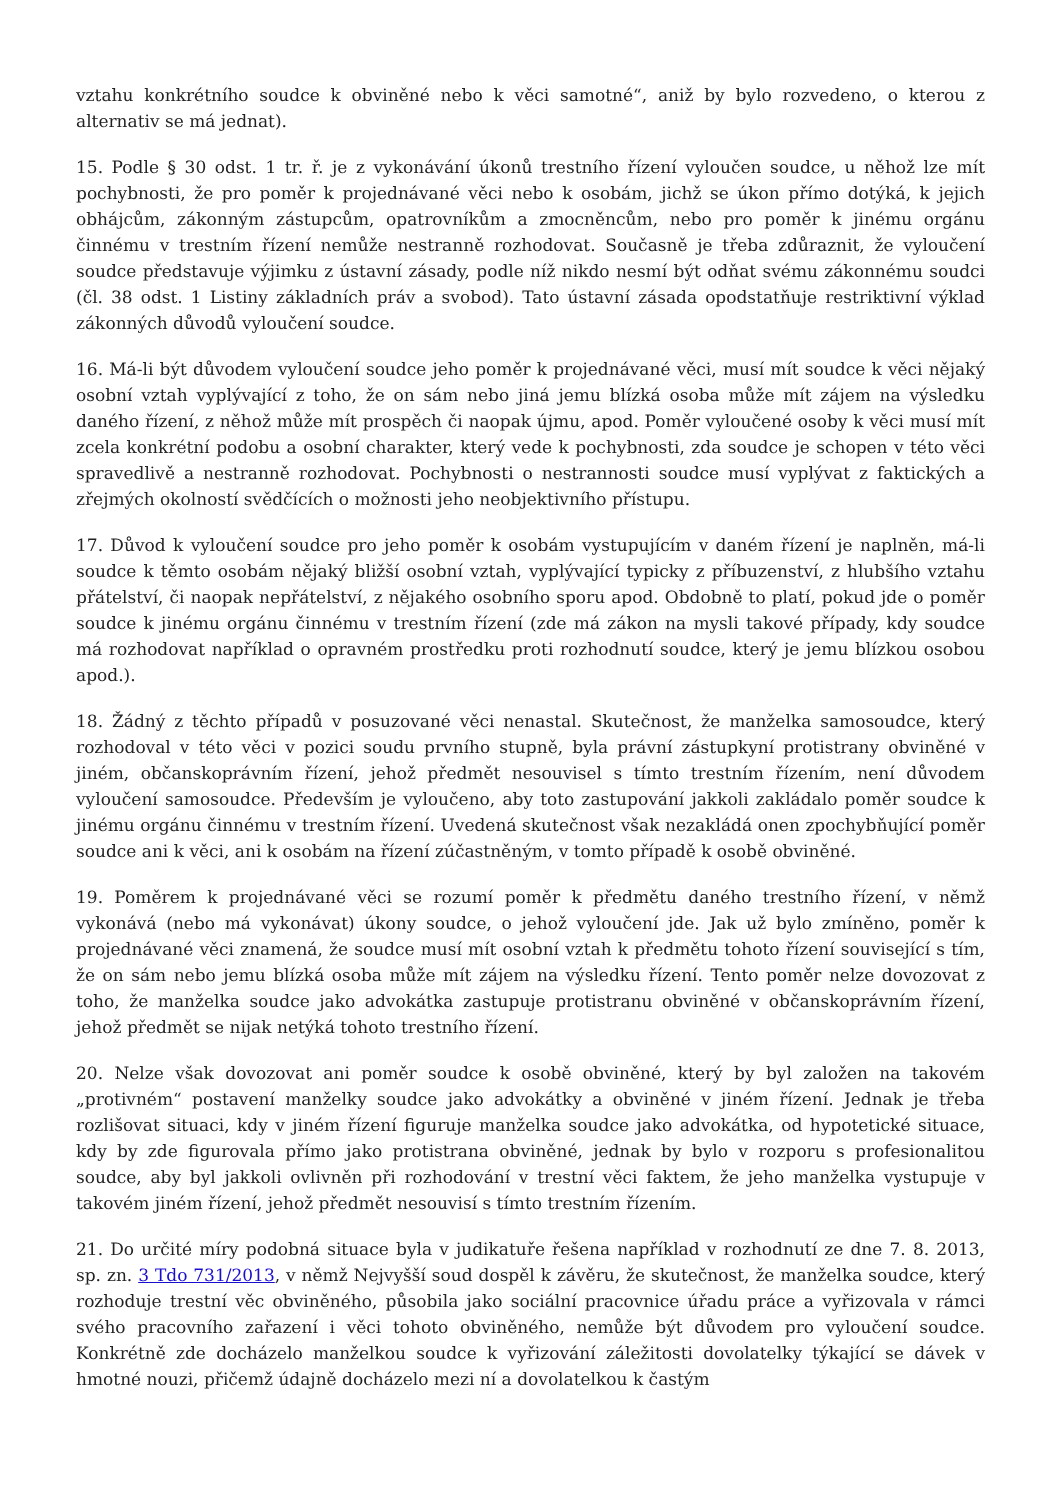vztahu konkrétního soudce k obviněné nebo k věci samotné“, aniž by bylo rozvedeno, o kterou z alternativ se má jednat).
15. Podle § 30 odst. 1 tr. ř. je z vykonávání úkonů trestního řízení vyloučen soudce, u něhož lze mít pochybnosti, že pro poměr k projednávané věci nebo k osobám, jichž se úkon přímo dotýká, k jejich obhájcům, zákonným zástupcům, opatrovníkům a zmocněncům, nebo pro poměr k jinému orgánu činnému v trestním řízení nemůže nestranně rozhodovat. Současně je třeba zdůraznit, že vyloučení soudce představuje výjimku z ústavní zásady, podle níž nikdo nesmí být odňat svému zákonnému soudci (čl. 38 odst. 1 Listiny základních práv a svobod). Tato ústavní zásada opodstatňuje restriktivní výklad zákonných důvodů vyloučení soudce.
16. Má-li být důvodem vyloučení soudce jeho poměr k projednávané věci, musí mít soudce k věci nějaký osobní vztah vyplývající z toho, že on sám nebo jiná jemu blízká osoba může mít zájem na výsledku daného řízení, z něhož může mít prospěch či naopak újmu, apod. Poměr vyloučené osoby k věci musí mít zcela konkrétní podobu a osobní charakter, který vede k pochybnosti, zda soudce je schopen v této věci spravedlivě a nestranně rozhodovat. Pochybnosti o nestrannosti soudce musí vyplývat z faktických a zřejmých okolností svědčících o možnosti jeho neobjektivního přístupu.
17. Důvod k vyloučení soudce pro jeho poměr k osobám vystupujícím v daném řízení je naplněn, má-li soudce k těmto osobám nějaký bližší osobní vztah, vyplývající typicky z příbuzenství, z hlubšího vztahu přátelství, či naopak nepřátelství, z nějakého osobního sporu apod. Obdobně to platí, pokud jde o poměr soudce k jinému orgánu činnému v trestním řízení (zde má zákon na mysli takové případy, kdy soudce má rozhodovat například o opravném prostředku proti rozhodnutí soudce, který je jemu blízkou osobou apod.).
18. Žádný z těchto případů v posuzované věci nenastal. Skutečnost, že manželka samosoudce, který rozhodoval v této věci v pozici soudu prvního stupně, byla právní zástupkyní protistrany obviněné v jiném, občanskoprávním řízení, jehož předmět nesouvisel s tímto trestním řízením, není důvodem vyloučení samosoudce. Především je vyloučeno, aby toto zastupování jakkoli zakládalo poměr soudce k jinému orgánu činnému v trestním řízení. Uvedená skutečnost však nezakládá onen zpochybňující poměr soudce ani k věci, ani k osobám na řízení zúčastněným, v tomto případě k osobě obviněné.
19. Poměrem k projednávané věci se rozumí poměr k předmětu daného trestního řízení, v němž vykonává (nebo má vykonávat) úkony soudce, o jehož vyloučení jde. Jak už bylo zmíněno, poměr k projednávané věci znamená, že soudce musí mít osobní vztah k předmětu tohoto řízení související s tím, že on sám nebo jemu blízká osoba může mít zájem na výsledku řízení. Tento poměr nelze dovozovat z toho, že manželka soudce jako advokátka zastupuje protistranu obviněné v občanskoprávním řízení, jehož předmět se nijak netýká tohoto trestního řízení.
20. Nelze však dovozovat ani poměr soudce k osobě obviněné, který by byl založen na takovém „protivném“ postavení manželky soudce jako advokátky a obviněné v jiném řízení. Jednak je třeba rozlišovat situaci, kdy v jiném řízení figuruje manželka soudce jako advokátka, od hypotetické situace, kdy by zde figurovala přímo jako protistrana obviněné, jednak by bylo v rozporu s profesionalitou soudce, aby byl jakkoli ovlivněn při rozhodování v trestní věci faktem, že jeho manželka vystupuje v takovém jiném řízení, jehož předmět nesouvisí s tímto trestním řízením.
21. Do určité míry podobná situace byla v judikatuře řešena například v rozhodnutí ze dne 7. 8. 2013, sp. zn. 3 Tdo 731/2013, v němž Nejvyšší soud dospěl k závěru, že skutečnost, že manželka soudce, který rozhoduje trestní věc obviněného, působila jako sociální pracovnice úřadu práce a vyřizovala v rámci svého pracovního zařazení i věci tohoto obviněného, nemůže být důvodem pro vyloučení soudce. Konkrétně zde docházelo manželkou soudce k vyřizování záležitosti dovolatelky týkající se dávek v hmotné nouzi, přičemž údajně docházelo mezi ní a dovolatelkou k častým